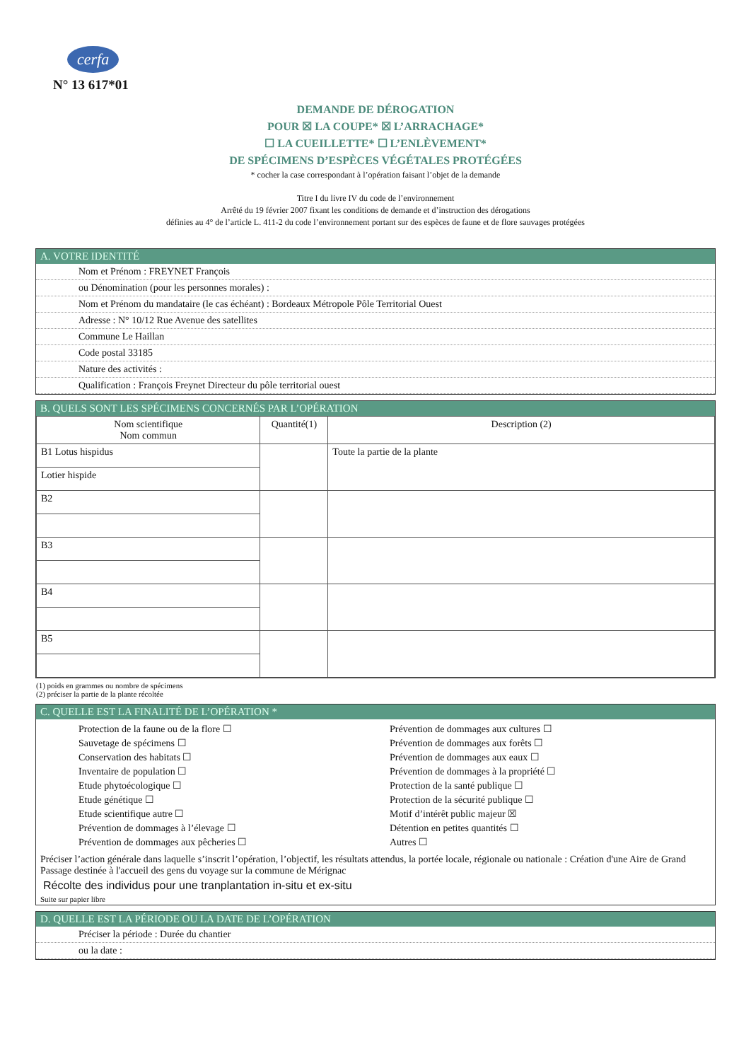cerfa
N° 13 617*01
DEMANDE DE DÉROGATION
POUR ☒ LA COUPE* ☒ L’ARRACHAGE*
☐ LA CUEILLETTE* ☐ L’ENLÈVEMENT*
DE SPÉCIMENS D’ESPÈCES VÉGÉTALES PROTÉGÉES
* cocher la case correspondant à l’opération faisant l’objet de la demande
Titre I du livre IV du code de l’environnement
Arrêté du 19 février 2007 fixant les conditions de demande et d’instruction des dérogations
définies au 4° de l’article L. 411-2 du code l’environnement portant sur des espèces de faune et de flore sauvages protégées
A. VOTRE IDENTITÉ
Nom et Prénom : FREYNET François
ou Dénomination (pour les personnes morales) :
Nom et Prénom du mandataire (le cas échéant) : Bordeaux Métropole Pôle Territorial Ouest
Adresse : N° 10/12 Rue Avenue des satellites
Commune Le Haillan
Code postal 33185
Nature des activités :
Qualification : François Freynet Directeur du pôle territorial ouest
B. QUELS SONT LES SPÉCIMENS CONCERNÉS PAR L’OPÉRATION
| Nom scientifique Nom commun | Quantité(1) | Description (2) |
| --- | --- | --- |
| B1 Lotus hispidus | | Toute la partie de la plante |
| Lotier hispide | | |
| B2 | | |
| B3 | | |
| B4 | | |
| B5 | | |
(1) poids en grammes ou nombre de spécimens
(2) préciser la partie de la plante récoltée
C. QUELLE EST LA FINALITÉ DE L’OPÉRATION *
Protection de la faune ou de la flore ☐
Sauvetage de spécimens ☐
Conservation des habitats ☐
Inventaire de population ☐
Etude phytoécologique ☐
Etude génétique ☐
Etude scientifique autre ☐
Prévention de dommages à l’élevage ☐
Prévention de dommages aux pêcheries ☐
Prévention de dommages aux cultures ☐
Prévention de dommages aux forêts ☐
Prévention de dommages aux eaux ☐
Prévention de dommages à la propriété ☐
Protection de la santé publique ☐
Protection de la sécurité publique ☐
Motif d’intérêt public majeur ☒
Détention en petites quantités ☐
Autres ☐
Préciser l’action générale dans laquelle s’inscrit l’opération, l’objectif, les résultats attendus, la portée locale, régionale ou nationale : Création d'une Aire de Grand Passage destinée à l'accueil des gens du voyage sur la commune de Mérignac
Récolte des individus pour une tranplantation in-situ et ex-situ
Suite sur papier libre
D. QUELLE EST LA PÉRIODE OU LA DATE DE L’OPÉRATION
Préciser la période : Durée du chantier
ou la date :